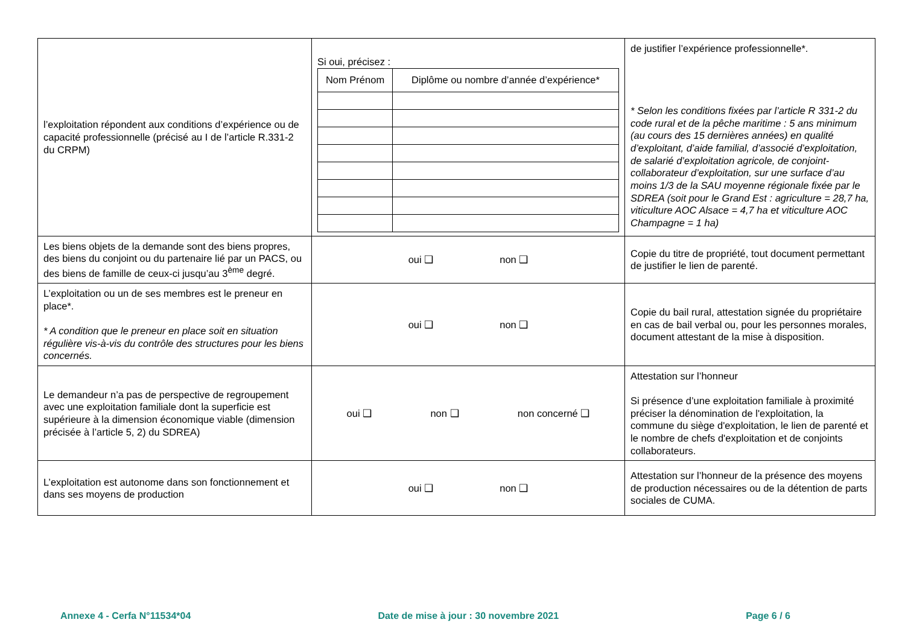| l’exploitation répondent aux conditions d’expérience ou de capacité professionnelle (précisé au I de l’article R.331-2 du CRPM) | Si oui, précisez : / Nom Prénom / Diplôme ou nombre d’année d’expérience* / | de justifier l’expérience professionnelle*. * Selon les conditions fixées par l’article R 331-2 du code rural et de la pêche maritime : 5 ans minimum (au cours des 15 dernières années) en qualité d’exploitant, d’aide familial, d’associé d’exploitation, de salarié d’exploitation agricole, de conjoint-collaborateur d’exploitation, sur une surface d’au moins 1/3 de la SAU moyenne régionale fixée par le SDREA (soit pour le Grand Est : agriculture = 28,7 ha, viticulture AOC Alsace = 4,7 ha et viticulture AOC Champagne = 1 ha) |
| Les biens objets de la demande sont des biens propres, des biens du conjoint ou du partenaire lié par un PACS, ou des biens de famille de ceux-ci jusqu’au 3<sup>ème</sup> degré. | oui ❑ non ❑ | Copie du titre de propriété, tout document permettant de justifier le lien de parenté. |
| L’exploitation ou un de ses membres est le preneur en place*. * A condition que le preneur en place soit en situation régulière vis-à-vis du contrôle des structures pour les biens concernés. | oui ❑ non ❑ | Copie du bail rural, attestation signée du propriétaire en cas de bail verbal ou, pour les personnes morales, document attestant de la mise à disposition. |
| Le demandeur n’a pas de perspective de regroupement avec une exploitation familiale dont la superficie est supérieure à la dimension économique viable (dimension précisée à l’article 5, 2) du SDREA) | oui ❑ non ❑ non concerné ❑ | Attestation sur l’honneur Si présence d’une exploitation familiale à proximité préciser la dénomination de l'exploitation, la commune du siège d'exploitation, le lien de parenté et le nombre de chefs d'exploitation et de conjoints collaborateurs. |
| L’exploitation est autonome dans son fonctionnement et dans ses moyens de production | oui ❑ non ❑ | Attestation sur l’honneur de la présence des moyens de production nécessaires ou de la détention de parts sociales de CUMA. |
Annexe 4 - Cerfa N°11534*04 Date de mise à jour : 30 novembre 2021 Page 6 / 6